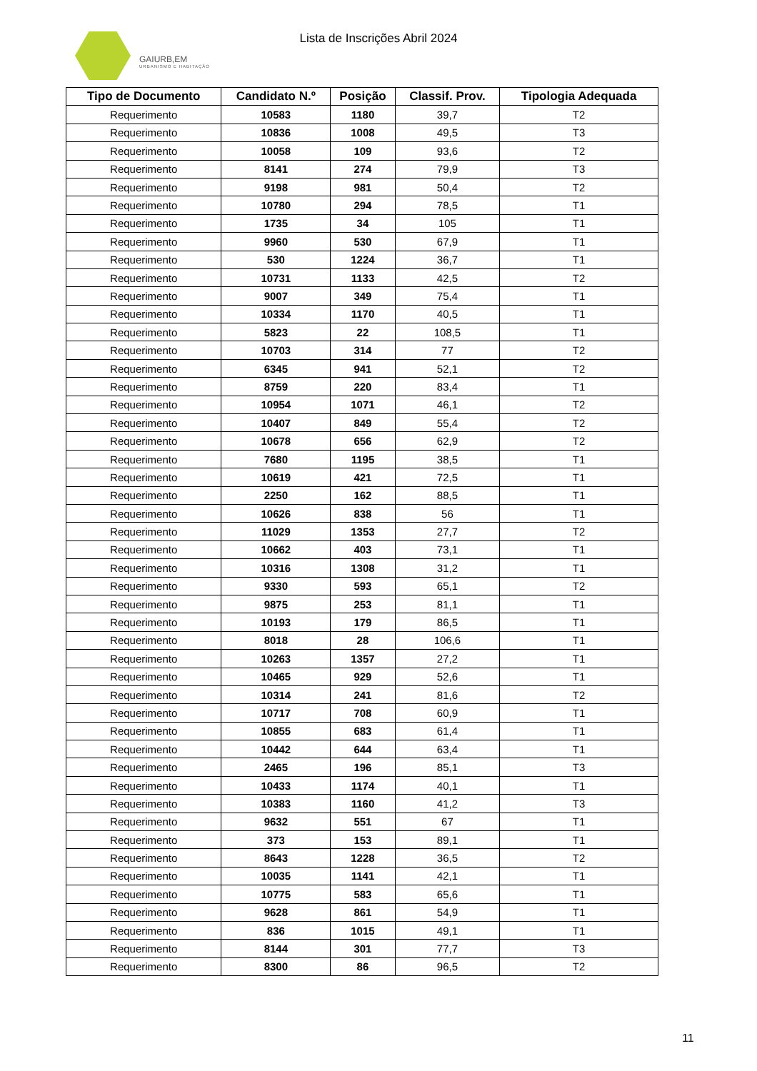GAIURB,EM
URBANISMO E HABITAÇÃO
Lista de Inscrições Abril 2024
| Tipo de Documento | Candidato N.º | Posição | Classif. Prov. | Tipologia Adequada |
| --- | --- | --- | --- | --- |
| Requerimento | 10583 | 1180 | 39,7 | T2 |
| Requerimento | 10836 | 1008 | 49,5 | T3 |
| Requerimento | 10058 | 109 | 93,6 | T2 |
| Requerimento | 8141 | 274 | 79,9 | T3 |
| Requerimento | 9198 | 981 | 50,4 | T2 |
| Requerimento | 10780 | 294 | 78,5 | T1 |
| Requerimento | 1735 | 34 | 105 | T1 |
| Requerimento | 9960 | 530 | 67,9 | T1 |
| Requerimento | 530 | 1224 | 36,7 | T1 |
| Requerimento | 10731 | 1133 | 42,5 | T2 |
| Requerimento | 9007 | 349 | 75,4 | T1 |
| Requerimento | 10334 | 1170 | 40,5 | T1 |
| Requerimento | 5823 | 22 | 108,5 | T1 |
| Requerimento | 10703 | 314 | 77 | T2 |
| Requerimento | 6345 | 941 | 52,1 | T2 |
| Requerimento | 8759 | 220 | 83,4 | T1 |
| Requerimento | 10954 | 1071 | 46,1 | T2 |
| Requerimento | 10407 | 849 | 55,4 | T2 |
| Requerimento | 10678 | 656 | 62,9 | T2 |
| Requerimento | 7680 | 1195 | 38,5 | T1 |
| Requerimento | 10619 | 421 | 72,5 | T1 |
| Requerimento | 2250 | 162 | 88,5 | T1 |
| Requerimento | 10626 | 838 | 56 | T1 |
| Requerimento | 11029 | 1353 | 27,7 | T2 |
| Requerimento | 10662 | 403 | 73,1 | T1 |
| Requerimento | 10316 | 1308 | 31,2 | T1 |
| Requerimento | 9330 | 593 | 65,1 | T2 |
| Requerimento | 9875 | 253 | 81,1 | T1 |
| Requerimento | 10193 | 179 | 86,5 | T1 |
| Requerimento | 8018 | 28 | 106,6 | T1 |
| Requerimento | 10263 | 1357 | 27,2 | T1 |
| Requerimento | 10465 | 929 | 52,6 | T1 |
| Requerimento | 10314 | 241 | 81,6 | T2 |
| Requerimento | 10717 | 708 | 60,9 | T1 |
| Requerimento | 10855 | 683 | 61,4 | T1 |
| Requerimento | 10442 | 644 | 63,4 | T1 |
| Requerimento | 2465 | 196 | 85,1 | T3 |
| Requerimento | 10433 | 1174 | 40,1 | T1 |
| Requerimento | 10383 | 1160 | 41,2 | T3 |
| Requerimento | 9632 | 551 | 67 | T1 |
| Requerimento | 373 | 153 | 89,1 | T1 |
| Requerimento | 8643 | 1228 | 36,5 | T2 |
| Requerimento | 10035 | 1141 | 42,1 | T1 |
| Requerimento | 10775 | 583 | 65,6 | T1 |
| Requerimento | 9628 | 861 | 54,9 | T1 |
| Requerimento | 836 | 1015 | 49,1 | T1 |
| Requerimento | 8144 | 301 | 77,7 | T3 |
| Requerimento | 8300 | 86 | 96,5 | T2 |
11